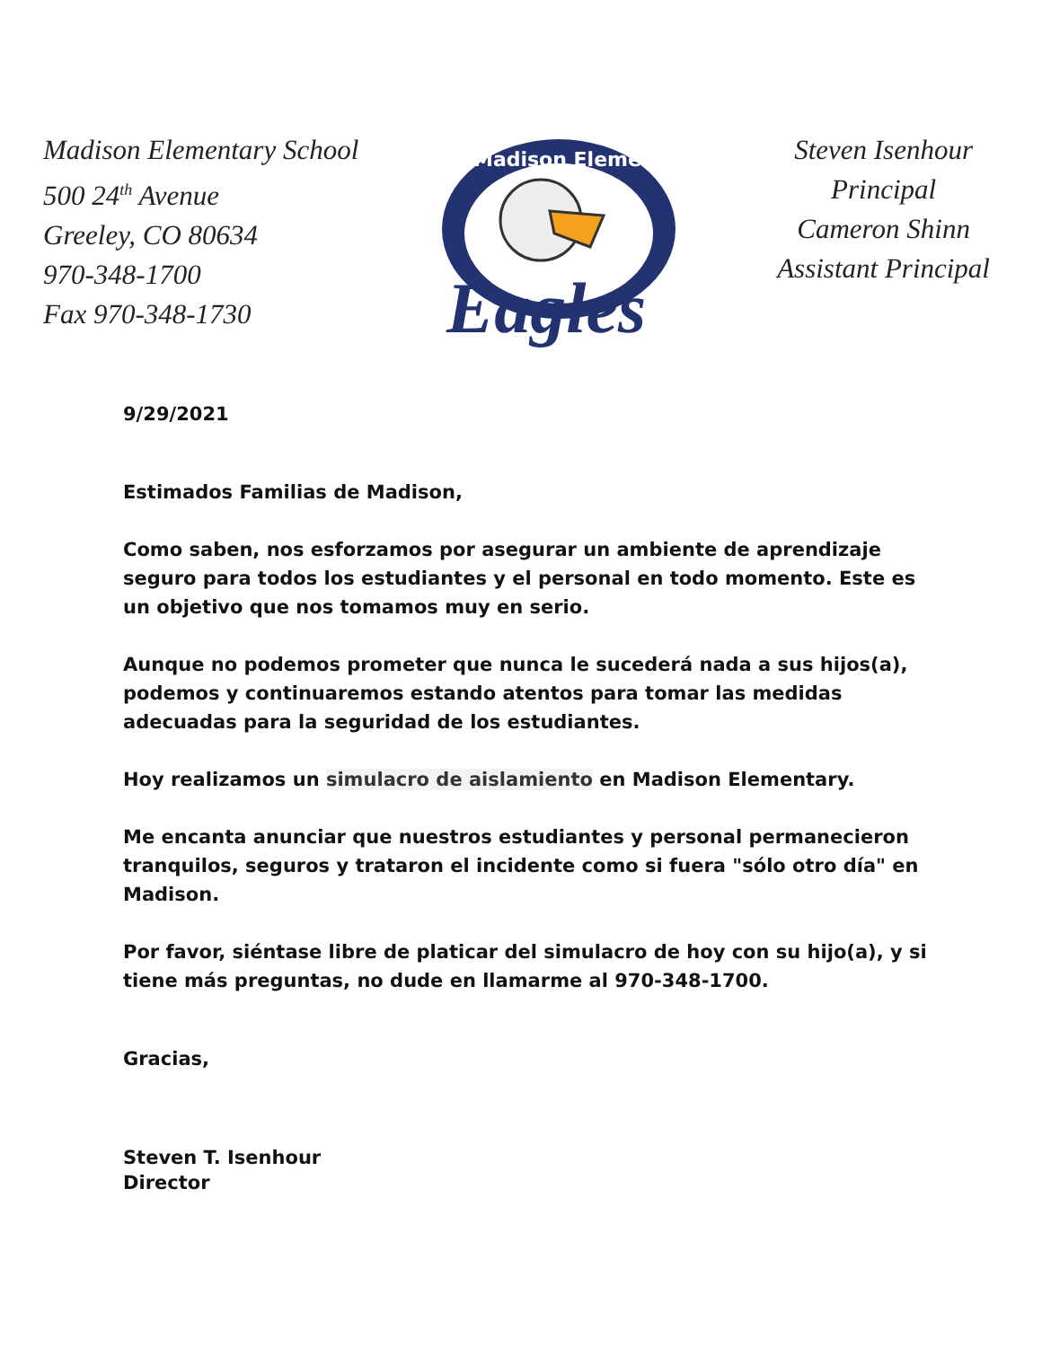Madison Elementary School
500 24<sup>th</sup> Avenue
Greeley, CO 80634
970-348-1700
Fax 970-348-1730
Madison Elementary
Eagles
Steven Isenhour
Principal
Cameron Shinn
Assistant Principal
9/29/2021
Estimados Familias de Madison,
Como saben, nos esforzamos por asegurar un ambiente de aprendizaje seguro para todos los estudiantes y el personal en todo momento. Este es un objetivo que nos tomamos muy en serio.
Aunque no podemos prometer que nunca le sucederá nada a sus hijos(a), podemos y continuaremos estando atentos para tomar las medidas adecuadas para la seguridad de los estudiantes.
Hoy realizamos un simulacro de aislamiento en Madison Elementary.
Me encanta anunciar que nuestros estudiantes y personal permanecieron tranquilos, seguros y trataron el incidente como si fuera "sólo otro día" en Madison.
Por favor, siéntase libre de platicar del simulacro de hoy con su hijo(a), y si tiene más preguntas, no dude en llamarme al 970-348-1700.
Gracias,
Steven T. Isenhour
Director